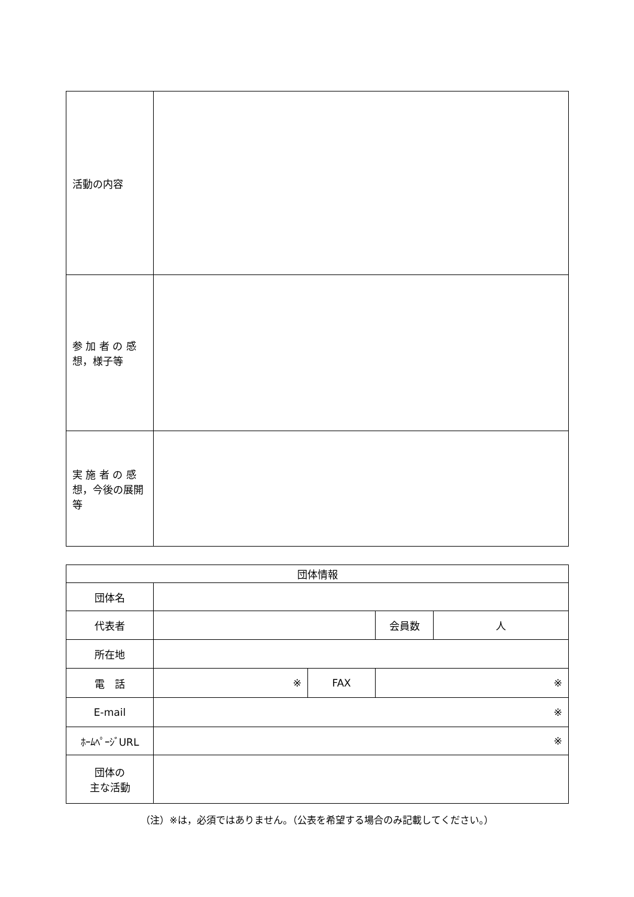| 活動の内容 | |
| 参 加 者 の 感想，様子等 | |
| 実 施 者 の 感想，今後の展開等 | |
| 団体情報 | | | | |
| 団体名 | | | | |
| 代表者 | | | 会員数 | 人 |
| 所在地 | | | | |
| 電 話 | ※ | FAX | ※ | |
| E-mail | ※ | | | |
| ﾎｰﾑﾍﾟｰｼﾞURL | ※ | | | |
| 団体の 主な活動 | | | | |
（注）※は，必須ではありません。（公表を希望する場合のみ記載してください。）